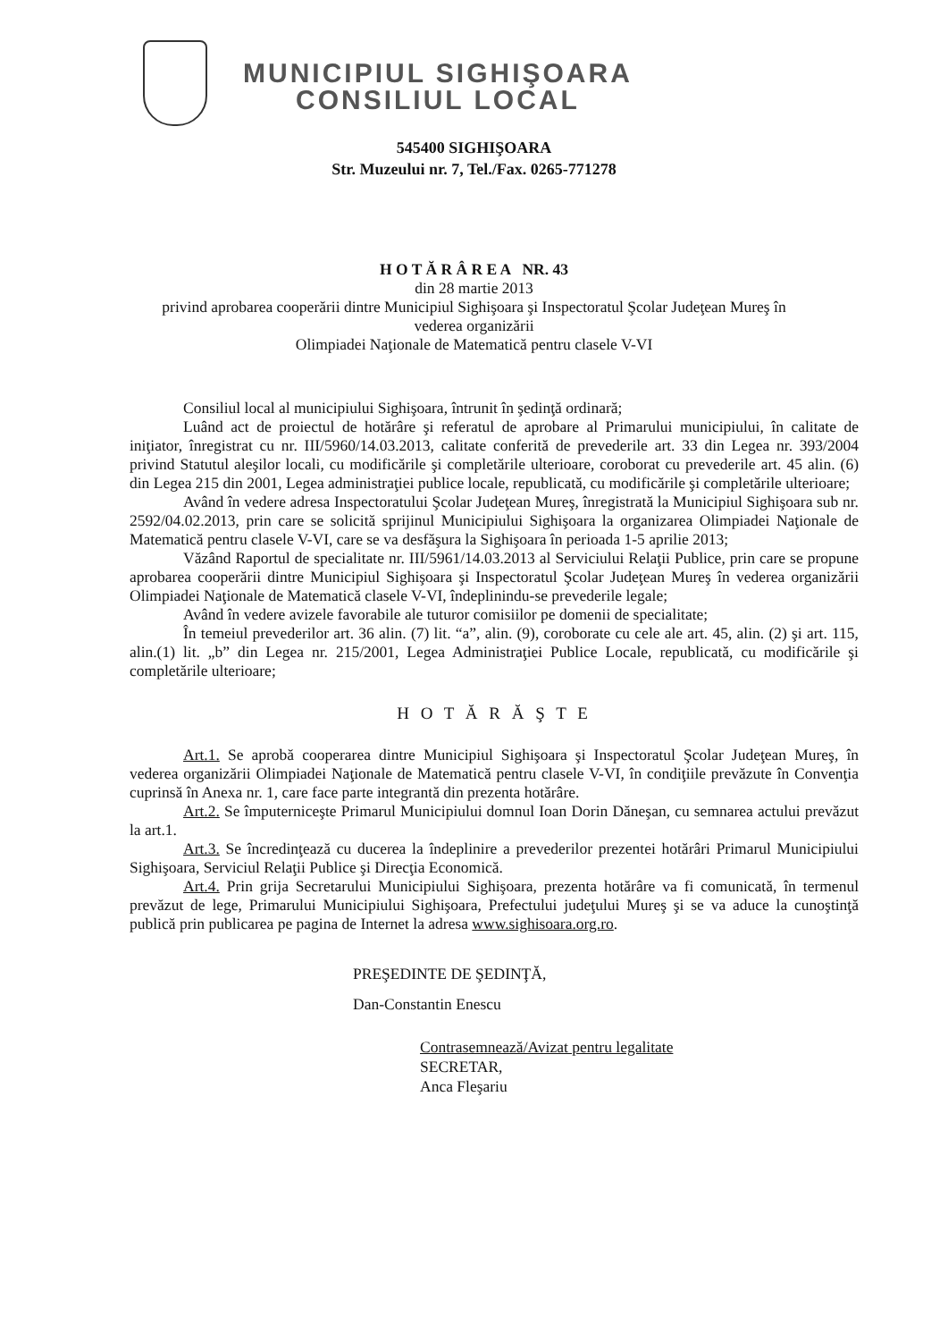MUNICIPIUL SIGHIŞOARA
CONSILIUL LOCAL
545400 SIGHIŞOARA
Str. Muzeului nr. 7, Tel./Fax. 0265-771278
H O T Ă R Â R E A NR. 43
din 28 martie 2013
privind aprobarea cooperării dintre Municipiul Sighişoara şi Inspectoratul Şcolar Judeţean Mureş în
vederea organizării
Olimpiadei Naţionale de Matematică pentru clasele V-VI
Consiliul local al municipiului Sighişoara, întrunit în şedinţă ordinară;
Luând act de proiectul de hotărâre şi referatul de aprobare al Primarului municipiului, în calitate de iniţiator, înregistrat cu nr. III/5960/14.03.2013, calitate conferită de prevederile art. 33 din Legea nr. 393/2004 privind Statutul aleşilor locali, cu modificările şi completările ulterioare, coroborat cu prevederile art. 45 alin. (6) din Legea 215 din 2001, Legea administraţiei publice locale, republicată, cu modificările şi completările ulterioare;
Având în vedere adresa Inspectoratului Şcolar Judeţean Mureş, înregistrată la Municipiul Sighişoara sub nr. 2592/04.02.2013, prin care se solicită sprijinul Municipiului Sighişoara la organizarea Olimpiadei Naţionale de Matematică pentru clasele V-VI, care se va desfăşura la Sighişoara în perioada 1-5 aprilie 2013;
Văzând Raportul de specialitate nr. III/5961/14.03.2013 al Serviciului Relaţii Publice, prin care se propune aprobarea cooperării dintre Municipiul Sighişoara şi Inspectoratul Şcolar Judeţean Mureş în vederea organizării Olimpiadei Naţionale de Matematică clasele V-VI, îndeplinindu-se prevederile legale;
Având în vedere avizele favorabile ale tuturor comisiilor pe domenii de specialitate;
În temeiul prevederilor art. 36 alin. (7) lit. “a”, alin. (9), coroborate cu cele ale art. 45, alin. (2) şi art. 115, alin.(1) lit. „b” din Legea nr. 215/2001, Legea Administraţiei Publice Locale, republicată, cu modificările şi completările ulterioare;
H O T Ă R Ă Ş T E
Art.1. Se aprobă cooperarea dintre Municipiul Sighişoara şi Inspectoratul Şcolar Judeţean Mureş, în vederea organizării Olimpiadei Naţionale de Matematică pentru clasele V-VI, în condiţiile prevăzute în Convenţia cuprinsă în Anexa nr. 1, care face parte integrantă din prezenta hotărâre.
Art.2. Se împuterniceşte Primarul Municipiului domnul Ioan Dorin Dăneşan, cu semnarea actului prevăzut la art.1.
Art.3. Se încredinţează cu ducerea la îndeplinire a prevederilor prezentei hotărâri Primarul Municipiului Sighişoara, Serviciul Relaţii Publice şi Direcţia Economică.
Art.4. Prin grija Secretarului Municipiului Sighişoara, prezenta hotărâre va fi comunicată, în termenul prevăzut de lege, Primarului Municipiului Sighişoara, Prefectului judeţului Mureş şi se va aduce la cunoştinţă publică prin publicarea pe pagina de Internet la adresa www.sighisoara.org.ro.
PREŞEDINTE DE ŞEDINŢĂ,
Dan-Constantin Enescu
Contrasemnează/Avizat pentru legalitate
SECRETAR,
Anca Fleşariu